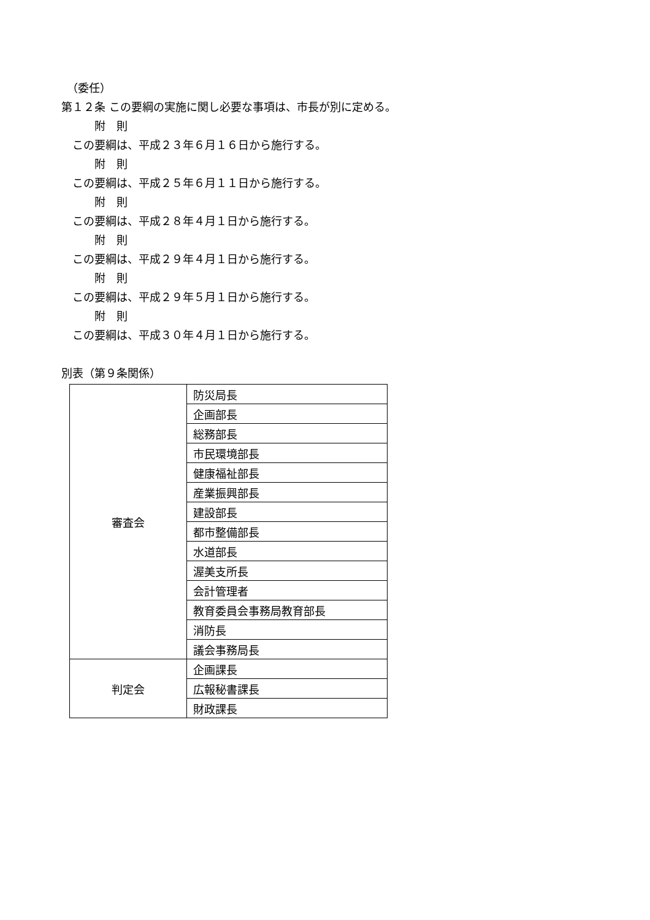（委任）
第１２条 この要綱の実施に関し必要な事項は、市長が別に定める。
　　　附　則
　この要綱は、平成２３年６月１６日から施行する。
　　　附　則
　この要綱は、平成２５年６月１１日から施行する。
　　　附　則
　この要綱は、平成２８年４月１日から施行する。
　　　附　則
　この要綱は、平成２９年４月１日から施行する。
　　　附　則
　この要綱は、平成２９年５月１日から施行する。
　　　附　則
　この要綱は、平成３０年４月１日から施行する。
別表（第９条関係）
| 審査会 | 防災局長 |
| | 企画部長 |
| | 総務部長 |
| | 市民環境部長 |
| | 健康福祉部長 |
| | 産業振興部長 |
| | 建設部長 |
| | 都市整備部長 |
| | 水道部長 |
| | 渥美支所長 |
| | 会計管理者 |
| | 教育委員会事務局教育部長 |
| | 消防長 |
| | 議会事務局長 |
| 判定会 | 企画課長 |
| | 広報秘書課長 |
| | 財政課長 |